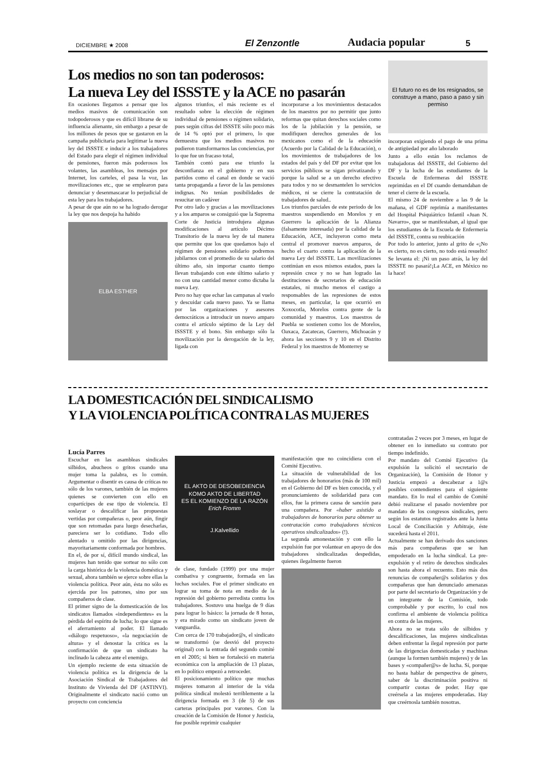DICIEMBRE ★ 2008 El Zenzontle Audacia popular 5
Los medios no son tan poderosos:
La nueva Ley del ISSSTE y la ACE no pasarán
En ocasiones llegamos a pensar que los medios masivos de comunicación son todopoderosos y que es difícil librarse de su influencia alienante, sin embargo a pesar de los millones de pesos que se gastaron en la campaña publicitaria para legitimar la nueva ley del ISSSTE e inducir a los trabajadores del Estado para elegir el régimen individual de pensiones, fueron más poderosos los volantes, las asambleas, los mensajes por Internet, los carteles, el pasa la voz, las movilizaciones etc., que se emplearon para denunciar y desenmascarar lo perjudicial de esta ley para los trabajadores.
A pesar de que aún no se ha logrado derogar la ley que nos despoja ha habido
ELBA ESTHER
algunos triunfos, el más reciente es el resultado sobre la elección de régimen individual de pensiones o régimen solidario, pues según cifras del ISSSTE sólo poco más de 14 % optó por el primero, lo que demuestra que los medios masivos no pudieron transformarnos las conciencias, por lo que fue un fracaso total,
También contó para ese triunfo la desconfianza en el gobierno y en sus partidos como el canal en donde se vació tanta propaganda a favor de la las pensiones indignas. No tenían posibilidades de resucitar un cadáver
Por otro lado y gracias a las movilizaciones y a los amparos se consiguió que la Suprema Corte de Justicia introdujera algunas modificaciones al artículo Décimo Transitorio de la nueva ley de tal manera que permite que los que quedamos bajo el régimen de pensiones solidario podremos jubilarnos con el promedio de su salario del último año, sin importar cuanto tiempo llevan trabajando con este último salario y no con una cantidad menor como dictaba la nueva Ley.
Pero no hay que echar las campanas al vuelo y descuidar cada nuevo paso. Ya se llama por las organizaciones y asesores democráticos a introducir un nuevo amparo contra el artículo séptimo de la Ley del ISSSTE y el bono. Sin embargo sólo la movilización por la derogación de la ley, ligada con
incorporarse a los movimientos destacados de los maestros por no permitir que junto reformas que quitan derechos sociales como los de la jubilación y la pensión, se modifiquen derechos generales de los mexicanos como el de la educación (Acuerdo por la Calidad de la Educación), o los movimientos de trabajadores de los estados del país y del DF por evitar que los servicios públicos se sigan privatizando y porque la salud se a un derecho efectivo para todos y no se desmantelen lo servicios médicos, ni se cierre la contratación de trabajadores de salud..
Los triunfos parciales de este periodo de los maestros suspendiendo en Morelos y en Guerrero la aplicación de la Alianza (falsamente interesada) por la calidad de la Educación, ACE, incluyeron como meta central el promover nuevos amparos, de hecho el cuarto contra la aplicación de la nueva Ley del ISSSTE. Las movilizaciones continúan en esos mismos estados, pues la represión crece y no se han logrado las destituciones de secretarios de educación estatales, ni mucho menos el castigo a responsables de las represiones de estos meses, en particular, la que ocurrió en Xoxocotla, Morelos contra gente de la comunidad y maestros. Los maestros de Puebla se sostienen como los de Morelos, Oaxaca, Zacatecas, Guerrero, Michoacán y ahora las secciones 9 y 10 en el Distrito Federal y los maestros de Monterrey se
El futuro no es de los resignados, se construye a mano, paso a paso y sin permiso
incorporan exigiendo el pago de una prima de antigüedad por año laborado
Junto a ello están los reclamos de trabajadoras del ISSSTE, del Gobierno del DF y la lucha de las estudiantes de la Escuela de Enfermeras del ISSSTE reprimidas en el Df cuando demandaban de tener el cierre de la escuela.
El mismo 24 de noviembre a las 9 de la mañana, el GDF reprimía a manifestantes del Hospital Psiquiátrico Infantil «Juan N. Navarro», que se manifestaban, al igual que los estudiantes de la Escuela de Enfermería del ISSSTE, contra su reubicación
Por todo lo anterior, junto al grito de «¡No es cierto, no es cierto, no todo está resuelto! Se levanta el: ¡Ni un paso atrás, la ley del ISSSTE no pasará!¡La ACE, en México no la hace!
LA DOMESTICACIÓN DEL SINDICALISMO
Y LA VIOLENCIA POLÍTICA CONTRA LAS MUJERES
Lucía Parres
Escuchar en las asambleas sindicales silbidos, abucheos o gritos cuando una mujer toma la palabra, es lo común. Argumentar o disentir es causa de críticas no sólo de los varones, también de las mujeres quienes se convierten con ello en copartícipes de ese tipo de violencia. El soslayar o descalificar las propuestas vertidas por compañeras o, peor aún, fingir que son retomadas para luego desecharlas, pareciera ser lo cotidiano. Todo ello alentado u omitido por las dirigencias, mayoritariamente conformada por hombres.
En el, de por sí, difícil mundo sindical, las mujeres han tenido que sortear no sólo con la carga histórica de la violencia doméstica y sexual, ahora también se ejerce sobre ellas la violencia política. Peor aún, ésta no sólo es ejercida por los patrones, sino por sus compañeros de clase.
El primer signo de la domesticación de los sindicatos llamados «independientes» es la pérdida del espíritu de lucha; lo que sigue es el aferramiento al poder. El llamado «diálogo respetuoso», «la negociación de altura» y el denostar la crítica es la confirmación de que un sindicato ha inclinado la cabeza ante el enemigo.
Un ejemplo reciente de esta situación de violencia política es la dirigencia de la Asociación Sindical de Trabajadores del Instituto de Vivienda del DF (ASTINVI). Originalmente el sindicato nació como un proyecto con conciencia
EL AKTO DE DESOBEDIENCIA
KOMO AKTO DE LIBERTAD
ES EL KOMIENZO DE LA RAZÓN
Erich Fromm
J.Kalvellido
de clase, fundado (1999) por una mujer combativa y congruente, formada en las luchas sociales. Fue el primer sindicato en lograr su toma de nota en medio de la represión del gobierno perredista contra los trabajadores. Sostuvo una huelga de 9 días para lograr lo básico: la jornada de 8 horas, y era mirado como un sindicato joven de vanguardia.
Con cerca de 170 trabajador@s, el sindicato se transformó (se desvió del proyecto original) con la entrada del segundo comité en el 2005; si bien se fortaleció en materia económica con la ampliación de 13 plazas, en lo político empezó a retroceder.
El posicionamiento político que muchas mujeres tomaron al interior de la vida política sindical molestó terriblemente a la dirigencia formada en 3 (de 5) de sus carteras principales por varones. Con la creación de la Comisión de Honor y Justicia, fue posible reprimir cualquier
manifestación que no coincidiera con el Comité Ejecutivo.
La situación de vulnerabilidad de los trabajadores de honorarios (más de 100 mil) en el Gobierno del DF es bien conocida, y el pronunciamiento de solidaridad para con ellos, fue la primera causa de sanción para una compañera. Por «haber asistido a trabajadores de honorarios para obtener su contratación como trabajadores técnicos operativos sindicalizados» (!).
La segunda amonestación y con ello la expulsión fue por volantear en apoyo de dos trabajadores sindicalizadas despedidas, quienes ilegalmente fueron
contratadas 2 veces por 3 meses, en lugar de obtener en lo inmediato su contrato por tiempo indefinido.
Por mandato del Comité Ejecutivo (la expulsión la solicitó el secretario de Organización), la Comisión de Honor y Justicia empezó a descabezar a 1@s posibles contendientes para el siguiente mandato. En lo real el cambio de Comité debió realizarse el pasado noviembre por mandato de los congresos sindicales, pero según los estatutos registrados ante la Junta Local de Conciliación y Arbitraje, éste sucederá hasta el 2011.
Actualmente se han derivado dos sanciones más para compañeras que se han empoderado en la lucha sindical. La pre-expulsión y el retiro de derechos sindicales son hasta ahora el recuento. Esto más dos renuncias de compañer@s solidarios y dos compañeras que han denunciado amenazas por parte del secretario de Organización y de un integrante de la Comisión, todo comprobable y por escrito, lo cual nos confirma el ambiente de violencia política en contra de las mujeres.
Ahora no se trata sólo de silbidos y descalificaciones, las mujeres sindicalistas deben enfrentar la ilegal represión por parte de las dirigencias domesticadas y machinas (aunque la formen también mujeres) y de las bases y «compañer@s» de lucha. Sí, porque no basta hablar de perspectiva de género, saber de la discriminación positiva ni compartir cuotas de poder. Hay que creérsela a las mujeres empoderadas. Hay que creérnosla también nosotras.